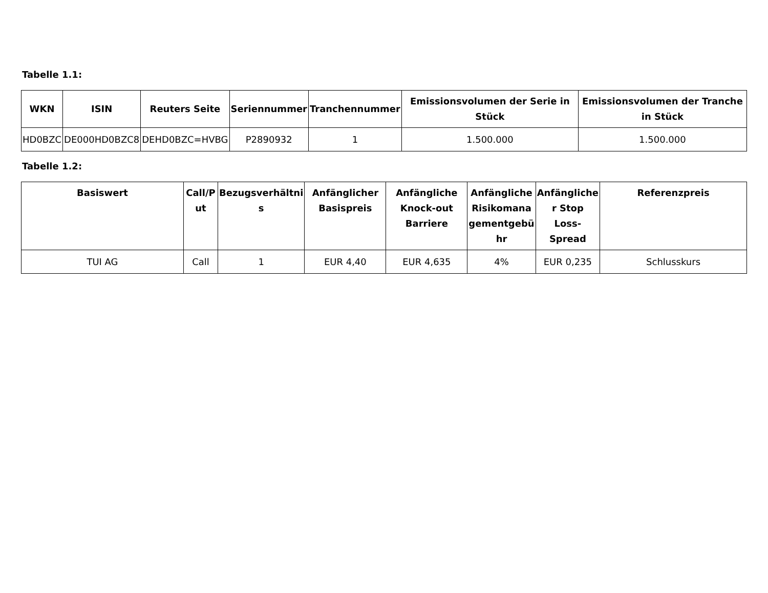Tabelle 1.1:
| WKN | ISIN | Reuters Seite | Seriennummer | Tranchennummer | Emissionsvolumen der Serie in Stück | Emissionsvolumen der Tranche in Stück |
| --- | --- | --- | --- | --- | --- | --- |
| HD0BZC | DE000HD0BZC8 | DEHD0BZC=HVBG | P2890932 | 1 | 1.500.000 | 1.500.000 |
Tabelle 1.2:
| Basiswert | Call/P ut | Bezugsverhältni s | Anfänglicher Basispreis | Anfängliche Knock-out Barriere | Anfängliche Risikomana gementgebü hr | Anfängliche r Stop Loss-Spread | Referenzpreis |
| --- | --- | --- | --- | --- | --- | --- | --- |
| TUI AG | Call | 1 | EUR 4,40 | EUR 4,635 | 4% | EUR 0,235 | Schlusskurs |